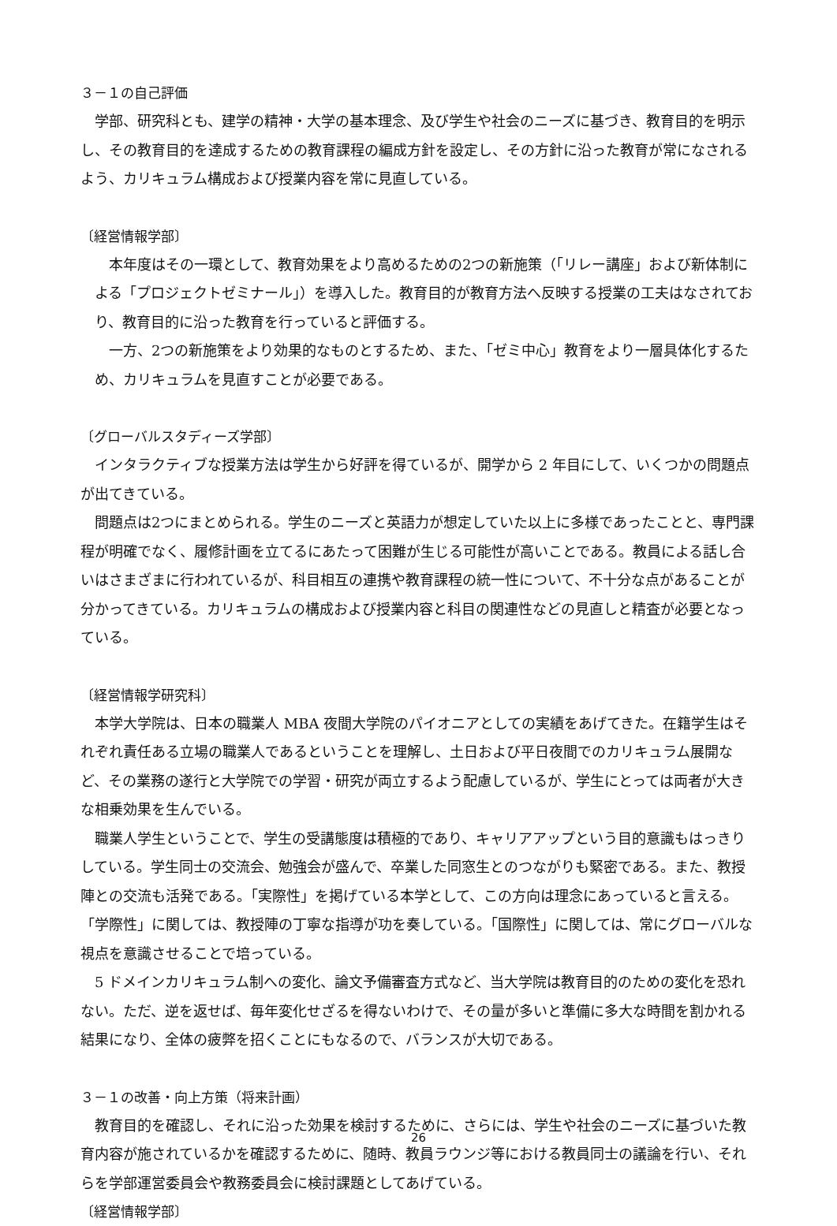３－１の自己評価
学部、研究科とも、建学の精神・大学の基本理念、及び学生や社会のニーズに基づき、教育目的を明示し、その教育目的を達成するための教育課程の編成方針を設定し、その方針に沿った教育が常になされるよう、カリキュラム構成および授業内容を常に見直している。
〔経営情報学部〕
本年度はその一環として、教育効果をより高めるための2つの新施策（「リレー講座」および新体制による「プロジェクトゼミナール」）を導入した。教育目的が教育方法へ反映する授業の工夫はなされており、教育目的に沿った教育を行っていると評価する。
一方、2つの新施策をより効果的なものとするため、また、「ゼミ中心」教育をより一層具体化するため、カリキュラムを見直すことが必要である。
〔グローバルスタディーズ学部〕
インタラクティブな授業方法は学生から好評を得ているが、開学から 2 年目にして、いくつかの問題点が出てきている。
問題点は2つにまとめられる。学生のニーズと英語力が想定していた以上に多様であったことと、専門課程が明確でなく、履修計画を立てるにあたって困難が生じる可能性が高いことである。教員による話し合いはさまざまに行われているが、科目相互の連携や教育課程の統一性について、不十分な点があることが分かってきている。カリキュラムの構成および授業内容と科目の関連性などの見直しと精査が必要となっている。
〔経営情報学研究科〕
本学大学院は、日本の職業人 MBA 夜間大学院のパイオニアとしての実績をあげてきた。在籍学生はそれぞれ責任ある立場の職業人であるということを理解し、土日および平日夜間でのカリキュラム展開など、その業務の遂行と大学院での学習・研究が両立するよう配慮しているが、学生にとっては両者が大きな相乗効果を生んでいる。
職業人学生ということで、学生の受講態度は積極的であり、キャリアアップという目的意識もはっきりしている。学生同士の交流会、勉強会が盛んで、卒業した同窓生とのつながりも緊密である。また、教授陣との交流も活発である。「実際性」を掲げている本学として、この方向は理念にあっていると言える。「学際性」に関しては、教授陣の丁寧な指導が功を奏している。「国際性」に関しては、常にグローバルな視点を意識させることで培っている。
5 ドメインカリキュラム制への変化、論文予備審査方式など、当大学院は教育目的のための変化を恐れない。ただ、逆を返せば、毎年変化せざるを得ないわけで、その量が多いと準備に多大な時間を割かれる結果になり、全体の疲弊を招くことにもなるので、バランスが大切である。
３－１の改善・向上方策（将来計画）
教育目的を確認し、それに沿った効果を検討するために、さらには、学生や社会のニーズに基づいた教育内容が施されているかを確認するために、随時、教員ラウンジ等における教員同士の議論を行い、それらを学部運営委員会や教務委員会に検討課題としてあげている。
〔経営情報学部〕
26